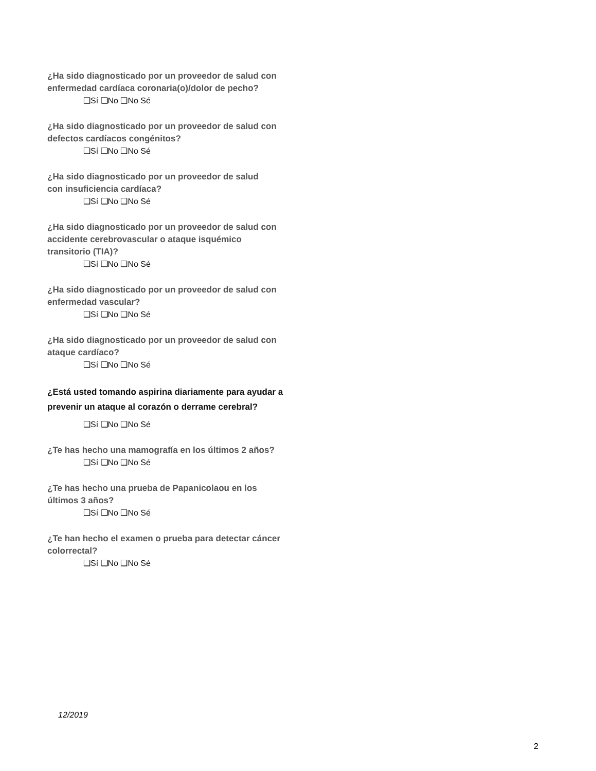¿Ha sido diagnosticado por un proveedor de salud con enfermedad cardíaca coronaria(o)/dolor de pecho?
❑Sí ❑No ❑No Sé
¿Ha sido diagnosticado por un proveedor de salud con defectos cardíacos congénitos?
❑Sí ❑No ❑No Sé
¿Ha sido diagnosticado por un proveedor de salud
con insuficiencia cardíaca?
❑Sí ❑No ❑No Sé
¿Ha sido diagnosticado por un proveedor de salud con accidente cerebrovascular o ataque isquémico transitorio (TIA)?
❑Sí ❑No ❑No Sé
¿Ha sido diagnosticado por un proveedor de salud con enfermedad vascular?
❑Sí ❑No ❑No Sé
¿Ha sido diagnosticado por un proveedor de salud con ataque cardíaco?
❑Sí ❑No ❑No Sé
¿Está usted tomando aspirina diariamente para ayudar a prevenir un ataque al corazón o derrame cerebral?
❑Sí ❑No ❑No Sé
¿Te has hecho una mamografía en los últimos 2 años?
❑Sí ❑No ❑No Sé
¿Te has hecho una prueba de Papanicolaou en los últimos 3 años?
❑Sí ❑No ❑No Sé
¿Te han hecho el examen o prueba para detectar cáncer colorrectal?
❑Sí ❑No ❑No Sé
12/2019
2